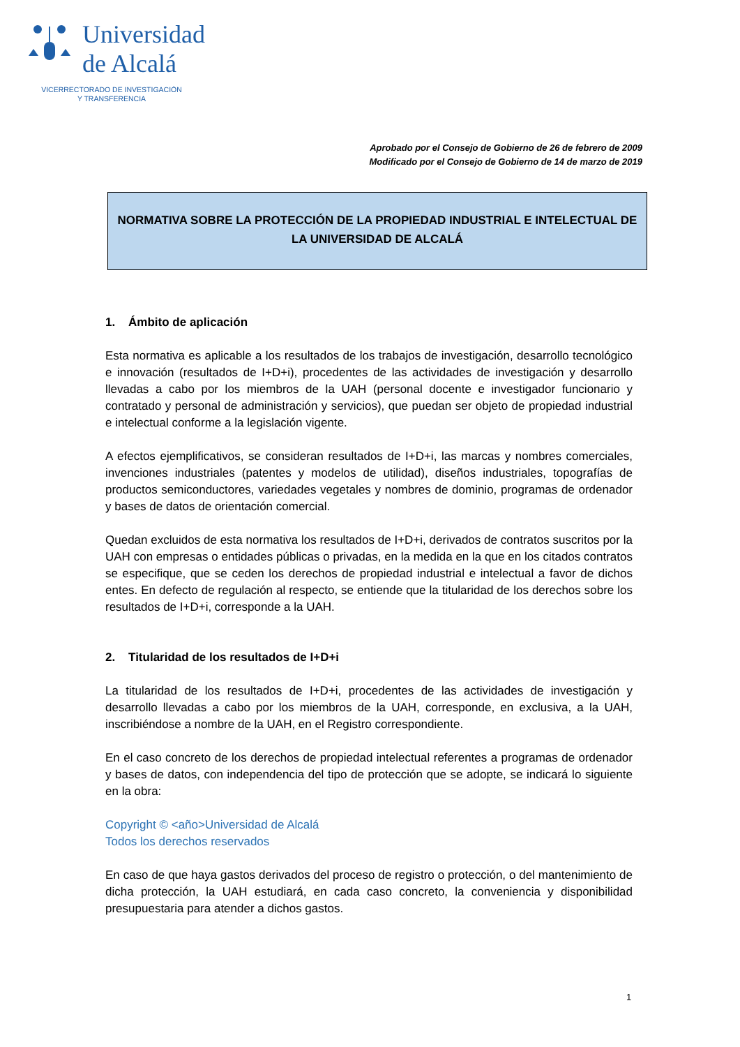Universidad
de Alcalá
VICERRECTORADO DE INVESTIGACIÓN
Y TRANSFERENCIA
Aprobado por el Consejo de Gobierno de 26 de febrero de 2009
Modificado por el Consejo de Gobierno de 14 de marzo de 2019
NORMATIVA SOBRE LA PROTECCIÓN DE LA PROPIEDAD INDUSTRIAL E INTELECTUAL DE LA UNIVERSIDAD DE ALCALÁ
1. Ámbito de aplicación
Esta normativa es aplicable a los resultados de los trabajos de investigación, desarrollo tecnológico e innovación (resultados de I+D+i), procedentes de las actividades de investigación y desarrollo llevadas a cabo por los miembros de la UAH (personal docente e investigador funcionario y contratado y personal de administración y servicios), que puedan ser objeto de propiedad industrial e intelectual conforme a la legislación vigente.
A efectos ejemplificativos, se consideran resultados de I+D+i, las marcas y nombres comerciales, invenciones industriales (patentes y modelos de utilidad), diseños industriales, topografías de productos semiconductores, variedades vegetales y nombres de dominio, programas de ordenador y bases de datos de orientación comercial.
Quedan excluidos de esta normativa los resultados de I+D+i, derivados de contratos suscritos por la UAH con empresas o entidades públicas o privadas, en la medida en la que en los citados contratos se especifique, que se ceden los derechos de propiedad industrial e intelectual a favor de dichos entes. En defecto de regulación al respecto, se entiende que la titularidad de los derechos sobre los resultados de I+D+i, corresponde a la UAH.
2. Titularidad de los resultados de I+D+i
La titularidad de los resultados de I+D+i, procedentes de las actividades de investigación y desarrollo llevadas a cabo por los miembros de la UAH, corresponde, en exclusiva, a la UAH, inscribiéndose a nombre de la UAH, en el Registro correspondiente.
En el caso concreto de los derechos de propiedad intelectual referentes a programas de ordenador y bases de datos, con independencia del tipo de protección que se adopte, se indicará lo siguiente en la obra:
Copyright © <año>Universidad de Alcalá
Todos los derechos reservados
En caso de que haya gastos derivados del proceso de registro o protección, o del mantenimiento de dicha protección, la UAH estudiará, en cada caso concreto, la conveniencia y disponibilidad presupuestaria para atender a dichos gastos.
1